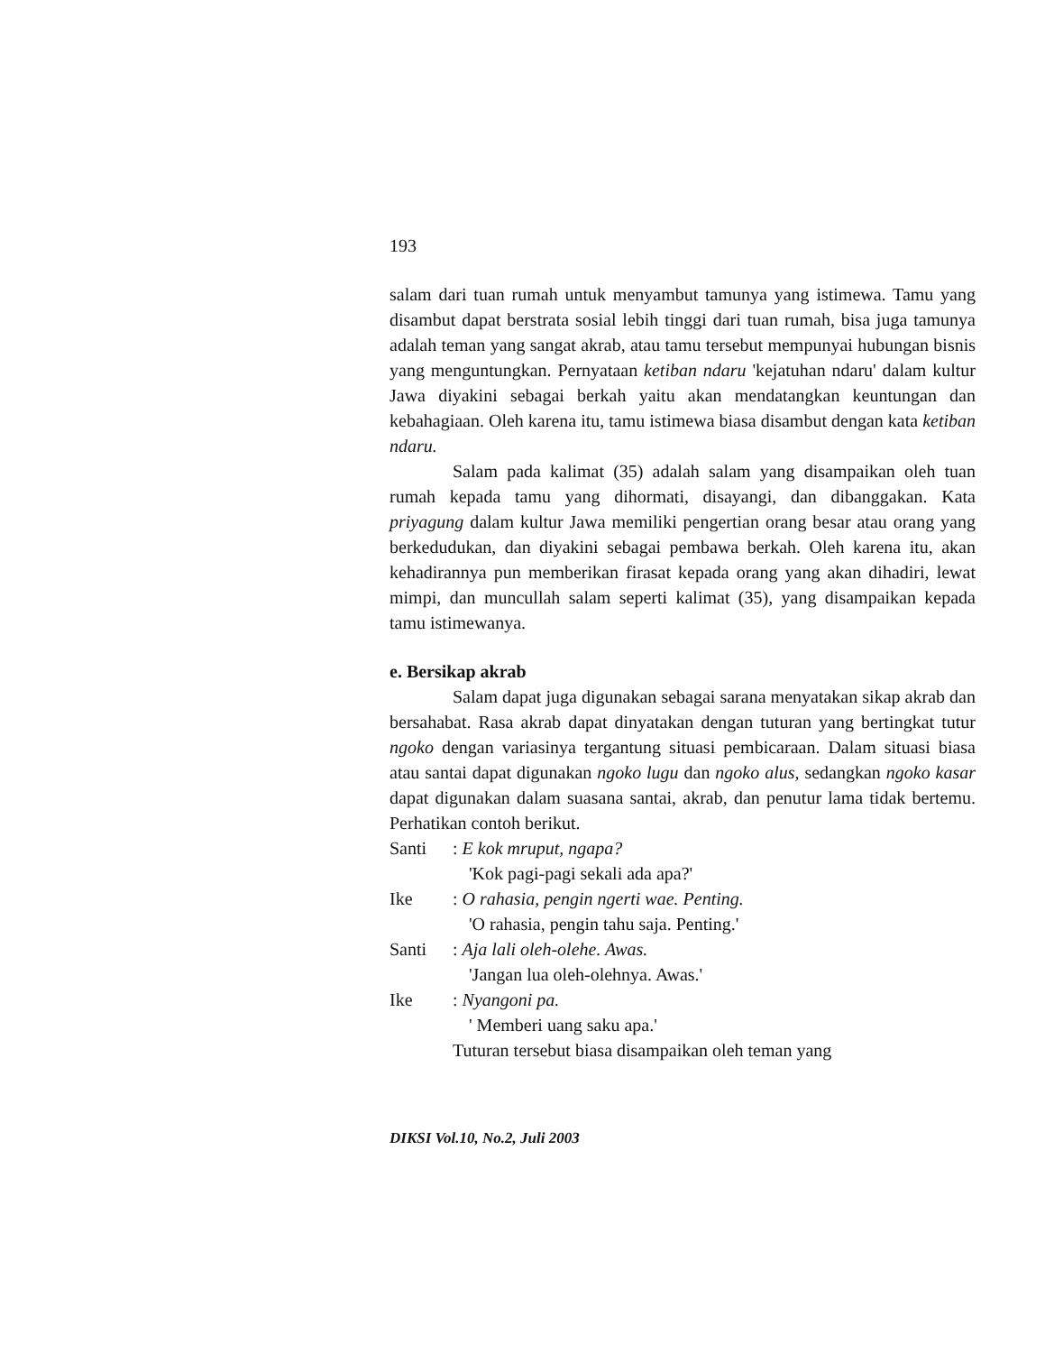193
salam dari tuan rumah untuk menyambut tamunya yang istimewa. Tamu yang disambut dapat berstrata sosial lebih tinggi dari tuan rumah, bisa juga tamunya adalah teman yang sangat akrab, atau tamu tersebut mempunyai hubungan bisnis yang menguntungkan. Pernyataan ketiban ndaru 'kejatuhan ndaru' dalam kultur Jawa diyakini sebagai berkah yaitu akan mendatangkan keuntungan dan kebahagiaan. Oleh karena itu, tamu istimewa biasa disambut dengan kata ketiban ndaru.
Salam pada kalimat (35) adalah salam yang disampaikan oleh tuan rumah kepada tamu yang dihormati, disayangi, dan dibanggakan. Kata priyagung dalam kultur Jawa memiliki pengertian orang besar atau orang yang berkedudukan, dan diyakini sebagai pembawa berkah. Oleh karena itu, akan kehadirannya pun memberikan firasat kepada orang yang akan dihadiri, lewat mimpi, dan muncullah salam seperti kalimat (35), yang disampaikan kepada tamu istimewanya.
e. Bersikap akrab
Salam dapat juga digunakan sebagai sarana menyatakan sikap akrab dan bersahabat. Rasa akrab dapat dinyatakan dengan tuturan yang bertingkat tutur ngoko dengan variasinya tergantung situasi pembicaraan. Dalam situasi biasa atau santai dapat digunakan ngoko lugu dan ngoko alus, sedangkan ngoko kasar dapat digunakan dalam suasana santai, akrab, dan penutur lama tidak bertemu. Perhatikan contoh berikut.
Santi: E kok mruput, ngapa?
'Kok pagi-pagi sekali ada apa?'
Ike: O rahasia, pengin ngerti wae. Penting.
'O rahasia, pengin tahu saja. Penting.'
Santi: Aja lali oleh-olehe. Awas.
'Jangan lua oleh-olehnya. Awas.'
Ike: Nyangoni pa.
' Memberi uang saku apa.'
Tuturan tersebut biasa disampaikan oleh teman yang
DIKSI Vol.10, No.2, Juli 2003